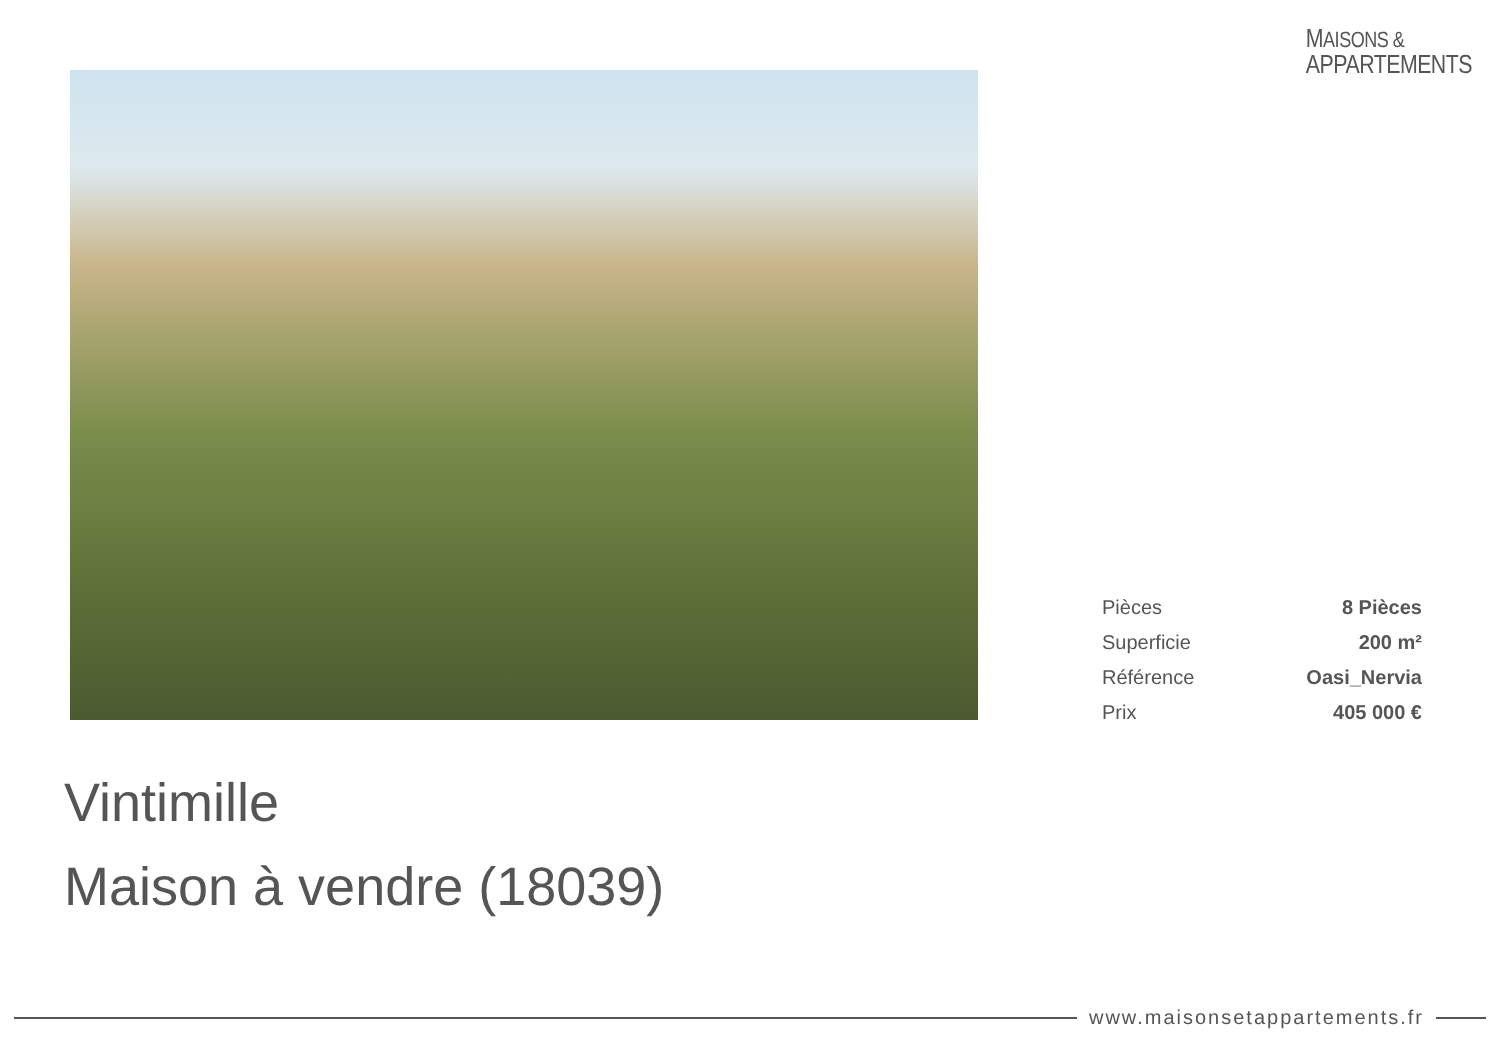MAISONS &
APPARTEMENTS
| Pièces | 8 Pièces |
| Superficie | 200 m² |
| Référence | Oasi_Nervia |
| Prix | 405 000 € |
Vintimille
Maison à vendre (18039)
www.maisonsetappartements.fr